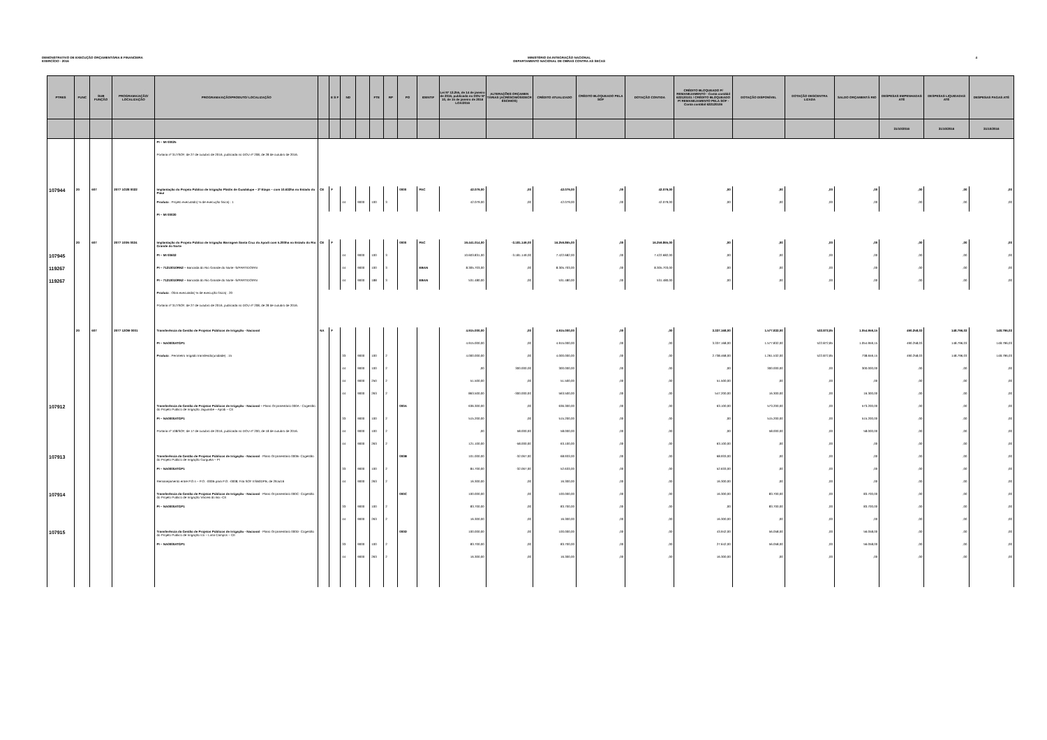DEMONSTRATIVO DE EXECUÇÃO ORÇAMENTÁRIA E FINANCEIRA
EXERCÍCIO - 2016
MINISTÉRIO DA INTEGRAÇÃO NACIONAL
DEPARTAMENTO NACIONAL DE OBRAS CONTRA AS SECAS
4
| PTRES | FUNC | SUB FUNÇÃO | PROGRAMA/AÇÃO/ LOCALIZAÇÃO | PROGRAMA/AÇÃO/PRODUTO/ LOCALIZAÇÃO | | E S F | ND | | FTE | RP | PO | IDENTIF | Lei Nº 13.255, de 14 de janeiro de 2016, publicada no DOU Nº 10, de 15 de janeiro de 2016 LOA/2016 | ALTERAÇÕES ORÇAMEN TÁRIAS (ACRÉSCIMOS/DECR ÉSCIMOS) | CRÉDITO ATUALIZADO | CRÉDITO BLOQUEADO PELA SOF | DOTAÇÃO CONTIDA | CRÉDITO BLOQUEADO P/ REMANEJAMENTO - Conta contábil 622120101 / CRÉDITO BLOQUEADO P/ REMANEJAMENTO PELA SOF -Conta contábil 622120106 | DOTAÇÃO DISPONÍVEL | DOTAÇÃO DESCENTRA LIZADA | SALDO ORÇAMENTÁ RIO | DESPESAS EMPENHADAS ATÉ | DESPESAS LIQUIDADAS ATÉ | DESPESAS PAGAS ATÉ |
| --- | --- | --- | --- | --- | --- | --- | --- | --- | --- | --- | --- | --- | --- | --- | --- | --- | --- | --- | --- | --- | --- | --- | --- | --- |
| | | | | | | | | | | | | | | | | | | | | | | 31/10/2016 | 31/10/2016 | 31/10/2016 |
| | | | | PI – MI 00025 | | | | | | | | | | | | | | | | | | | | |
| | | | | Portaria nº 317/SOF, de 27 de outubro de 2016, publicada no DOU nº 208, de 28 de outubro de 2016. | | | | | | | | | | | | | | | | | | | | |
| 107944 | 20 | 607 | 2077 1O28 0022 | Implantação do Projeto Público de Irrigação Platôs de Guadalupe – 2ª Etapa – com 10.632ha no Estado do Piauí | CE | F | | | | | 0000 | PAC | 42.079,00 | ,00 | 42.079,00 | ,00 | 42.079,00 | ,00 | ,00 | ,00 | ,00 | ,00 | ,00 | ,00 |
| | | | | Produto : Projeto executado( % de execução física) : 1 | | | 44 | 9000 | 100 | 3 | | | 42.079,00 | ,00 | 42.079,00 | ,00 | 42.079,00 | ,00 | ,00 | ,00 | ,00 | ,00 | ,00 | ,00 |
| | | | | PI – MI 00030 | | | | | | | | | | | | | | | | | | | | |
| | 20 | 607 | 2077 100N 0024 | Implantação do Projeto Público de Irrigação Barragem Santa Cruz do Apodi com 5.200ha no Estado do Rio Grande do Norte | CE | F | | | | | 0000 | PAC | 19.441.014,00 | -3.181.149,00 | 16.259.865,00 | ,00 | 16.259.865,00 | ,00 | ,00 | ,00 | ,00 | ,00 | ,00 | ,00 |
| 107945 | | | | PI – MI 00602 | | | 44 | 9000 | 100 | 3 | | | 10.603.831,00 | -3.181.149,00 | 7.422.682,00 | ,00 | 7.422.682,00 | ,00 | ,00 | ,00 | ,00 | ,00 | ,00 | ,00 |
| 119267 | | | | PI – 71210010RN2 – Bancada do Rio Grande do Norte -S/PARTIDO/RN | | | 44 | 9000 | 100 | 3 | | EBAN | 8.305.703,00 | ,00 | 8.305.703,00 | ,00 | 8.305.703,00 | ,00 | ,00 | ,00 | ,00 | ,00 | ,00 | ,00 |
| 119267 | | | | PI – 71210010RN2 – Bancada do Rio Grande do Norte -S/PARTIDO/RN | | | 44 | 9000 | 188 | 3 | | EBAN | 531.480,00 | ,00 | 531.480,00 | ,00 | 531.480,00 | ,00 | ,00 | ,00 | ,00 | ,00 | ,00 | ,00 |
| | | | | Produto : Obra executada( % de execução física) : 20 | | | | | | | | | | | | | | | | | | | | |
| | | | | Portaria nº 317/SOF, de 27 de outubro de 2016, publicada no DOU nº 208, de 28 de outubro de 2016. | | | | | | | | | | | | | | | | | | | | |
| | 20 | 607 | 2077 12OB 0001 | Transferência da Gestão de Projetos Públicos de Irrigação - Nacional | NA | F | | | | | | | 4.915.000,00 | ,00 | 4.915.000,00 | ,00 | ,00 | 3.337.168,00 | 1.577.832,00 | 522.872,85 | 1.054.959,15 | 490.258,03 | 148.796,03 | 148.796,03 |
| | | | | PI – NA0000ATGP1 | | | | | | | | | 4.915.000,00 | ,00 | 4.915.000,00 | ,00 | ,00 | 3.337.168,00 | 1.577.832,00 | 522.872,85 | 1.054.959,15 | 490.258,03 | 148.796,03 | 148.796,03 |
| | | | | Produto : Perímetro Irrigado transferido(unidade) : 15 | | | 33 | 9000 | 100 | 2 | | | 4.000.000,00 | ,00 | 4.000.000,00 | ,00 | ,00 | 2.738.468,00 | 1.261.532,00 | 522.872,85 | 738.659,15 | 490.258,03 | 148.796,03 | 148.796,03 |
| | | | | | | | 44 | 9000 | 100 | 2 | | | ,00 | 300.000,00 | 300.000,00 | ,00 | ,00 | ,00 | 300.000,00 | ,00 | 300.000,00 | ,00 | ,00 | ,00 |
| | | | | | | | 44 | 9000 | 250 | 2 | | | 51.500,00 | ,00 | 51.500,00 | ,00 | ,00 | 51.500,00 | ,00 | ,00 | ,00 | ,00 | ,00 | ,00 |
| | | | | | | | 44 | 9000 | 263 | 2 | | | 863.500,00 | -300.000,00 | 563.500,00 | ,00 | ,00 | 547.200,00 | 16.300,00 | ,00 | 16.300,00 | ,00 | ,00 | ,00 |
| 107912 | | | | Transferência da Gestão de Projetos Públicos de Irrigação - Nacional – Plano Orçamentário 000A - Cogestão do Projeto Público de Irrigação Jaguaribe – Apodi – CE | | | | | | | 000A | | 636.300,00 | ,00 | 636.300,00 | ,00 | ,00 | 63.100,00 | 573.200,00 | ,00 | 573.200,00 | ,00 | ,00 | ,00 |
| | | | | PI – NA0000ATGP1 | | | 33 | 9000 | 100 | 2 | | | 515.200,00 | ,00 | 515.200,00 | ,00 | ,00 | ,00 | 515.200,00 | ,00 | 515.200,00 | ,00 | ,00 | ,00 |
| | | | | Portaria nº 108/SOF, de 17 de outubro de 2016, publicada no DOU nº 200, de 18 de outubro de 2016. | | | 44 | 9000 | 100 | 2 | | | ,00 | 58.000,00 | 58.000,00 | ,00 | ,00 | ,00 | 58.000,00 | ,00 | 58.000,00 | ,00 | ,00 | ,00 |
| | | | | | | | 44 | 9000 | 263 | 2 | | | 121.100,00 | -58.000,00 | 63.100,00 | ,00 | ,00 | 63.100,00 | ,00 | ,00 | ,00 | ,00 | ,00 | ,00 |
| 107913 | | | | Transferência da Gestão de Projetos Públicos de Irrigação - Nacional - Plano Orçamentário 000B- Cogestão do Projeto Público de Irrigação Gurguéia – PI | | | | | | | 000B | | 101.000,00 | -32.067,00 | 68.933,00 | ,00 | ,00 | 68.933,00 | ,00 | ,00 | ,00 | ,00 | ,00 | ,00 |
| | | | | PI – NA0000ATGP1 | | | 33 | 9000 | 100 | 2 | | | 84.700,00 | -32.067,00 | 52.633,00 | ,00 | ,00 | 52.633,00 | ,00 | ,00 | ,00 | ,00 | ,00 | ,00 |
| | | | | Remanejamento entre P.O.s – P.O. -000B para P.O. -0008, Fita SOF ESB0DPB, de 29Jul16 | | | 44 | 9000 | 263 | 2 | | | 16.300,00 | ,00 | 16.300,00 | ,00 | ,00 | 16.300,00 | ,00 | ,00 | ,00 | ,00 | ,00 | ,00 |
| 107914 | | | | Transferência da Gestão de Projetos Públicos de Irrigação - Nacional - Plano Orçamentário 000C- Cogestão do Projeto Público de Irrigação Várzea do Boi -CE | | | | | | | 000C | | 100.000,00 | ,00 | 100.000,00 | ,00 | ,00 | 16.300,00 | 83.700,00 | ,00 | 83.700,00 | ,00 | ,00 | ,00 |
| | | | | PI – NA0000ATGP1 | | | 33 | 9000 | 100 | 2 | | | 83.700,00 | ,00 | 83.700,00 | ,00 | ,00 | ,00 | 83.700,00 | ,00 | 83.700,00 | ,00 | ,00 | ,00 |
| | | | | | | | 44 | 9000 | 263 | 2 | | | 16.300,00 | ,00 | 16.300,00 | ,00 | ,00 | 16.300,00 | ,00 | ,00 | ,00 | ,00 | ,00 | ,00 |
| 107915 | | | | Transferência da Gestão de Projetos Públicos de Irrigação - Nacional - Plano Orçamentário 000D- Cogestão do Projeto Público de Irrigação Icó – Lima Campos – CE | | | | | | | 000D | | 100.000,00 | ,00 | 100.000,00 | ,00 | ,00 | 43.942,00 | 56.058,00 | ,00 | 56.058,00 | ,00 | ,00 | ,00 |
| | | | | PI – NA0000ATGP1 | | | 33 | 9000 | 100 | 2 | | | 83.700,00 | ,00 | 83.700,00 | ,00 | ,00 | 27.642,00 | 56.058,00 | ,00 | 56.058,00 | ,00 | ,00 | ,00 |
| | | | | | | | 44 | 9000 | 263 | 2 | | | 16.300,00 | ,00 | 16.300,00 | ,00 | ,00 | 16.300,00 | ,00 | ,00 | ,00 | ,00 | ,00 | ,00 |